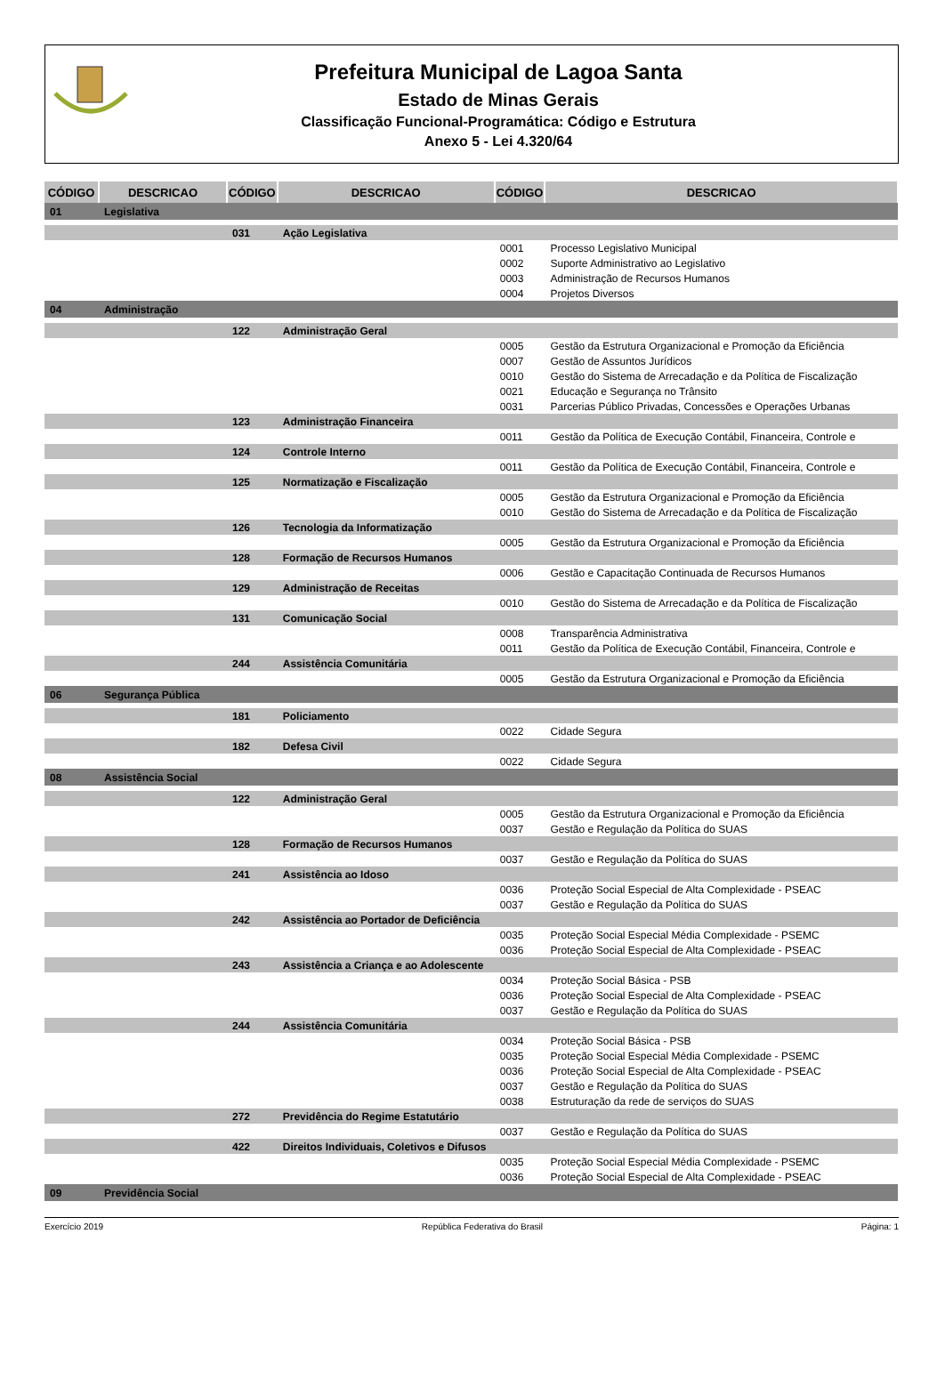Prefeitura Municipal de Lagoa Santa
Estado de Minas Gerais
Classificação Funcional-Programática: Código e Estrutura
Anexo 5 - Lei 4.320/64
| CÓDIGO | DESCRICAO | CÓDIGO | DESCRICAO | CÓDIGO | DESCRICAO |
| --- | --- | --- | --- | --- | --- |
| 01 | Legislativa | | | | |
| | | 031 | Ação Legislativa | | |
| | | | | 0001 | Processo Legislativo Municipal |
| | | | | 0002 | Suporte Administrativo ao Legislativo |
| | | | | 0003 | Administração de Recursos Humanos |
| | | | | 0004 | Projetos Diversos |
| 04 | Administração | | | | |
| | | 122 | Administração Geral | | |
| | | | | 0005 | Gestão da Estrutura Organizacional e Promoção da Eficiência |
| | | | | 0007 | Gestão de Assuntos Jurídicos |
| | | | | 0010 | Gestão do Sistema de Arrecadação e da Política de Fiscalização |
| | | | | 0021 | Educação e Segurança no Trânsito |
| | | | | 0031 | Parcerias Público Privadas, Concessões e Operações Urbanas |
| | | 123 | Administração Financeira | | |
| | | | | 0011 | Gestão da Política de Execução Contábil, Financeira, Controle e |
| | | 124 | Controle Interno | | |
| | | | | 0011 | Gestão da Política de Execução Contábil, Financeira, Controle e |
| | | 125 | Normatização e Fiscalização | | |
| | | | | 0005 | Gestão da Estrutura Organizacional e Promoção da Eficiência |
| | | | | 0010 | Gestão do Sistema de Arrecadação e da Política de Fiscalização |
| | | 126 | Tecnologia da Informatização | | |
| | | | | 0005 | Gestão da Estrutura Organizacional e Promoção da Eficiência |
| | | 128 | Formação de Recursos Humanos | | |
| | | | | 0006 | Gestão e Capacitação Continuada de Recursos Humanos |
| | | 129 | Administração de Receitas | | |
| | | | | 0010 | Gestão do Sistema de Arrecadação e da Política de Fiscalização |
| | | 131 | Comunicação Social | | |
| | | | | 0008 | Transparência Administrativa |
| | | | | 0011 | Gestão da Política de Execução Contábil, Financeira, Controle e |
| | | 244 | Assistência Comunitária | | |
| | | | | 0005 | Gestão da Estrutura Organizacional e Promoção da Eficiência |
| 06 | Segurança Pública | | | | |
| | | 181 | Policiamento | | |
| | | | | 0022 | Cidade Segura |
| | | 182 | Defesa Civil | | |
| | | | | 0022 | Cidade Segura |
| 08 | Assistência Social | | | | |
| | | 122 | Administração Geral | | |
| | | | | 0005 | Gestão da Estrutura Organizacional e Promoção da Eficiência |
| | | | | 0037 | Gestão e Regulação da Política do SUAS |
| | | 128 | Formação de Recursos Humanos | | |
| | | | | 0037 | Gestão e Regulação da Política do SUAS |
| | | 241 | Assistência ao Idoso | | |
| | | | | 0036 | Proteção Social Especial de Alta Complexidade - PSEAC |
| | | | | 0037 | Gestão e Regulação da Política do SUAS |
| | | 242 | Assistência ao Portador de Deficiência | | |
| | | | | 0035 | Proteção Social Especial Média Complexidade - PSEMC |
| | | | | 0036 | Proteção Social Especial de Alta Complexidade - PSEAC |
| | | 243 | Assistência a Criança e ao Adolescente | | |
| | | | | 0034 | Proteção Social Básica - PSB |
| | | | | 0036 | Proteção Social Especial de Alta Complexidade - PSEAC |
| | | | | 0037 | Gestão e Regulação da Política do SUAS |
| | | 244 | Assistência Comunitária | | |
| | | | | 0034 | Proteção Social Básica - PSB |
| | | | | 0035 | Proteção Social Especial Média Complexidade - PSEMC |
| | | | | 0036 | Proteção Social Especial de Alta Complexidade - PSEAC |
| | | | | 0037 | Gestão e Regulação da Política do SUAS |
| | | | | 0038 | Estruturação da rede de serviços do SUAS |
| | | 272 | Previdência do Regime Estatutário | | |
| | | | | 0037 | Gestão e Regulação da Política do SUAS |
| | | 422 | Direitos Individuais, Coletivos e Difusos | | |
| | | | | 0035 | Proteção Social Especial Média Complexidade - PSEMC |
| | | | | 0036 | Proteção Social Especial de Alta Complexidade - PSEAC |
| 09 | Previdência Social | | | | |
Exercício 2019 República Federativa do Brasil Página: 1